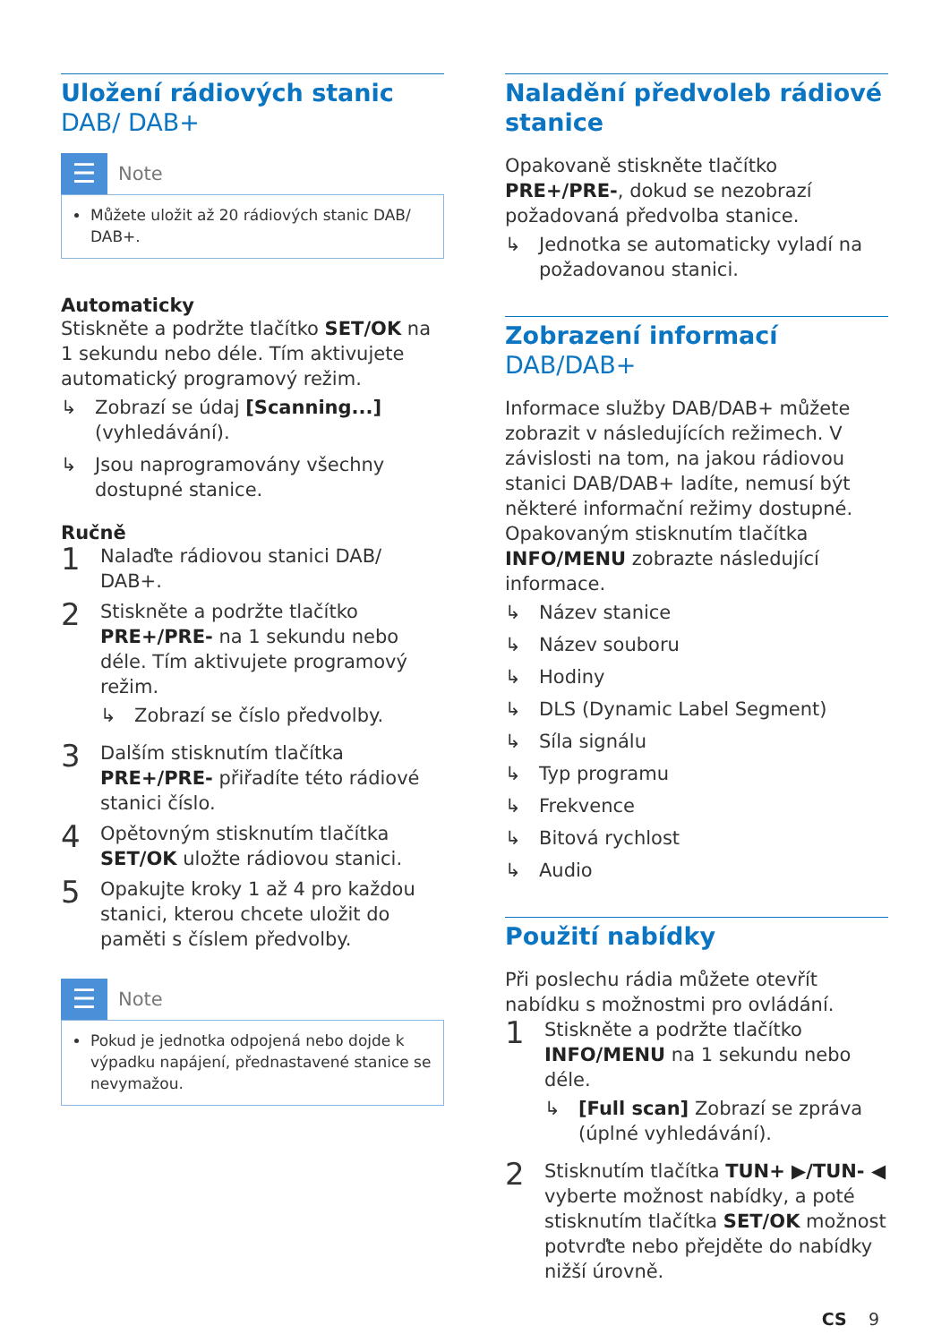Uložení rádiových stanic DAB/ DAB+
☰
Note
Můžete uložit až 20 rádiových stanic DAB/ DAB+.
Automaticky
Stiskněte a podržte tlačítko SET/OK na 1 sekundu nebo déle. Tím aktivujete automatický programový režim.
↳ Zobrazí se údaj [Scanning...] (vyhledávání).
↳ Jsou naprogramovány všechny dostupné stanice.
Ručně
1 Nalaďte rádiovou stanici DAB/ DAB+.
2 Stiskněte a podržte tlačítko PRE+/PRE- na 1 sekundu nebo déle. Tím aktivujete programový režim.
↳ Zobrazí se číslo předvolby.
3 Dalším stisknutím tlačítka PRE+/PRE- přiřadíte této rádiové stanici číslo.
4 Opětovným stisknutím tlačítka SET/OK uložte rádiovou stanici.
5 Opakujte kroky 1 až 4 pro každou stanici, kterou chcete uložit do paměti s číslem předvolby.
☰
Note
Pokud je jednotka odpojená nebo dojde k výpadku napájení, přednastavené stanice se nevymažou.
Naladění předvoleb rádiové stanice
Opakovaně stiskněte tlačítko PRE+/PRE-, dokud se nezobrazí požadovaná předvolba stanice.
↳ Jednotka se automaticky vyladí na požadovanou stanici.
Zobrazení informací DAB/DAB+
Informace služby DAB/DAB+ můžete zobrazit v následujících režimech. V závislosti na tom, na jakou rádiovou stanici DAB/DAB+ ladíte, nemusí být některé informační režimy dostupné. Opakovaným stisknutím tlačítka INFO/MENU zobrazte následující informace.
↳ Název stanice
↳ Název souboru
↳ Hodiny
↳ DLS (Dynamic Label Segment)
↳ Síla signálu
↳ Typ programu
↳ Frekvence
↳ Bitová rychlost
↳ Audio
Použití nabídky
Při poslechu rádia můžete otevřít nabídku s možnostmi pro ovládání.
1 Stiskněte a podržte tlačítko INFO/MENU na 1 sekundu nebo déle.
↳ [Full scan] Zobrazí se zpráva (úplné vyhledávání).
2 Stisknutím tlačítka TUN+ ▶/TUN- ◀ vyberte možnost nabídky, a poté stisknutím tlačítka SET/OK možnost potvrďte nebo přejděte do nabídky nižší úrovně.
CS 9